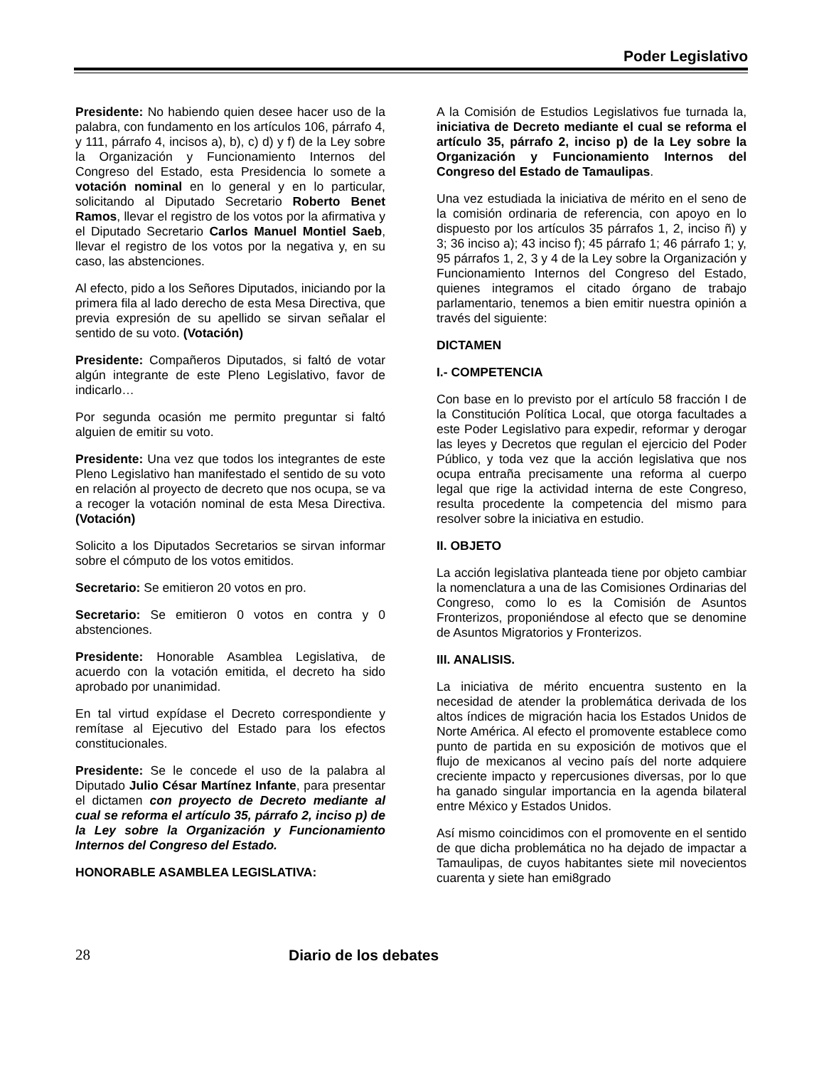Poder Legislativo
Presidente: No habiendo quien desee hacer uso de la palabra, con fundamento en los artículos 106, párrafo 4, y 111, párrafo 4, incisos a), b), c) d) y f) de la Ley sobre la Organización y Funcionamiento Internos del Congreso del Estado, esta Presidencia lo somete a votación nominal en lo general y en lo particular, solicitando al Diputado Secretario Roberto Benet Ramos, llevar el registro de los votos por la afirmativa y el Diputado Secretario Carlos Manuel Montiel Saeb, llevar el registro de los votos por la negativa y, en su caso, las abstenciones.
Al efecto, pido a los Señores Diputados, iniciando por la primera fila al lado derecho de esta Mesa Directiva, que previa expresión de su apellido se sirvan señalar el sentido de su voto. (Votación)
Presidente: Compañeros Diputados, si faltó de votar algún integrante de este Pleno Legislativo, favor de indicarlo…
Por segunda ocasión me permito preguntar si faltó alguien de emitir su voto.
Presidente: Una vez que todos los integrantes de este Pleno Legislativo han manifestado el sentido de su voto en relación al proyecto de decreto que nos ocupa, se va a recoger la votación nominal de esta Mesa Directiva. (Votación)
Solicito a los Diputados Secretarios se sirvan informar sobre el cómputo de los votos emitidos.
Secretario: Se emitieron 20 votos en pro.
Secretario: Se emitieron 0 votos en contra y 0 abstenciones.
Presidente: Honorable Asamblea Legislativa, de acuerdo con la votación emitida, el decreto ha sido aprobado por unanimidad.
En tal virtud expídase el Decreto correspondiente y remítase al Ejecutivo del Estado para los efectos constitucionales.
Presidente: Se le concede el uso de la palabra al Diputado Julio César Martínez Infante, para presentar el dictamen con proyecto de Decreto mediante al cual se reforma el artículo 35, párrafo 2, inciso p) de la Ley sobre la Organización y Funcionamiento Internos del Congreso del Estado.
HONORABLE ASAMBLEA LEGISLATIVA:
A la Comisión de Estudios Legislativos fue turnada la, iniciativa de Decreto mediante el cual se reforma el artículo 35, párrafo 2, inciso p) de la Ley sobre la Organización y Funcionamiento Internos del Congreso del Estado de Tamaulipas.
Una vez estudiada la iniciativa de mérito en el seno de la comisión ordinaria de referencia, con apoyo en lo dispuesto por los artículos 35 párrafos 1, 2, inciso ñ) y 3; 36 inciso a); 43 inciso f); 45 párrafo 1; 46 párrafo 1; y, 95 párrafos 1, 2, 3 y 4 de la Ley sobre la Organización y Funcionamiento Internos del Congreso del Estado, quienes integramos el citado órgano de trabajo parlamentario, tenemos a bien emitir nuestra opinión a través del siguiente:
DICTAMEN
I.- COMPETENCIA
Con base en lo previsto por el artículo 58 fracción I de la Constitución Política Local, que otorga facultades a este Poder Legislativo para expedir, reformar y derogar las leyes y Decretos que regulan el ejercicio del Poder Público, y toda vez que la acción legislativa que nos ocupa entraña precisamente una reforma al cuerpo legal que rige la actividad interna de este Congreso, resulta procedente la competencia del mismo para resolver sobre la iniciativa en estudio.
II. OBJETO
La acción legislativa planteada tiene por objeto cambiar la nomenclatura a una de las Comisiones Ordinarias del Congreso, como lo es la Comisión de Asuntos Fronterizos, proponiéndose al efecto que se denomine de Asuntos Migratorios y Fronterizos.
III. ANALISIS.
La iniciativa de mérito encuentra sustento en la necesidad de atender la problemática derivada de los altos índices de migración hacia los Estados Unidos de Norte América. Al efecto el promovente establece como punto de partida en su exposición de motivos que el flujo de mexicanos al vecino país del norte adquiere creciente impacto y repercusiones diversas, por lo que ha ganado singular importancia en la agenda bilateral entre México y Estados Unidos.
Así mismo coincidimos con el promovente en el sentido de que dicha problemática no ha dejado de impactar a Tamaulipas, de cuyos habitantes siete mil novecientos cuarenta y siete han emi8grado
28 Diario de los debates